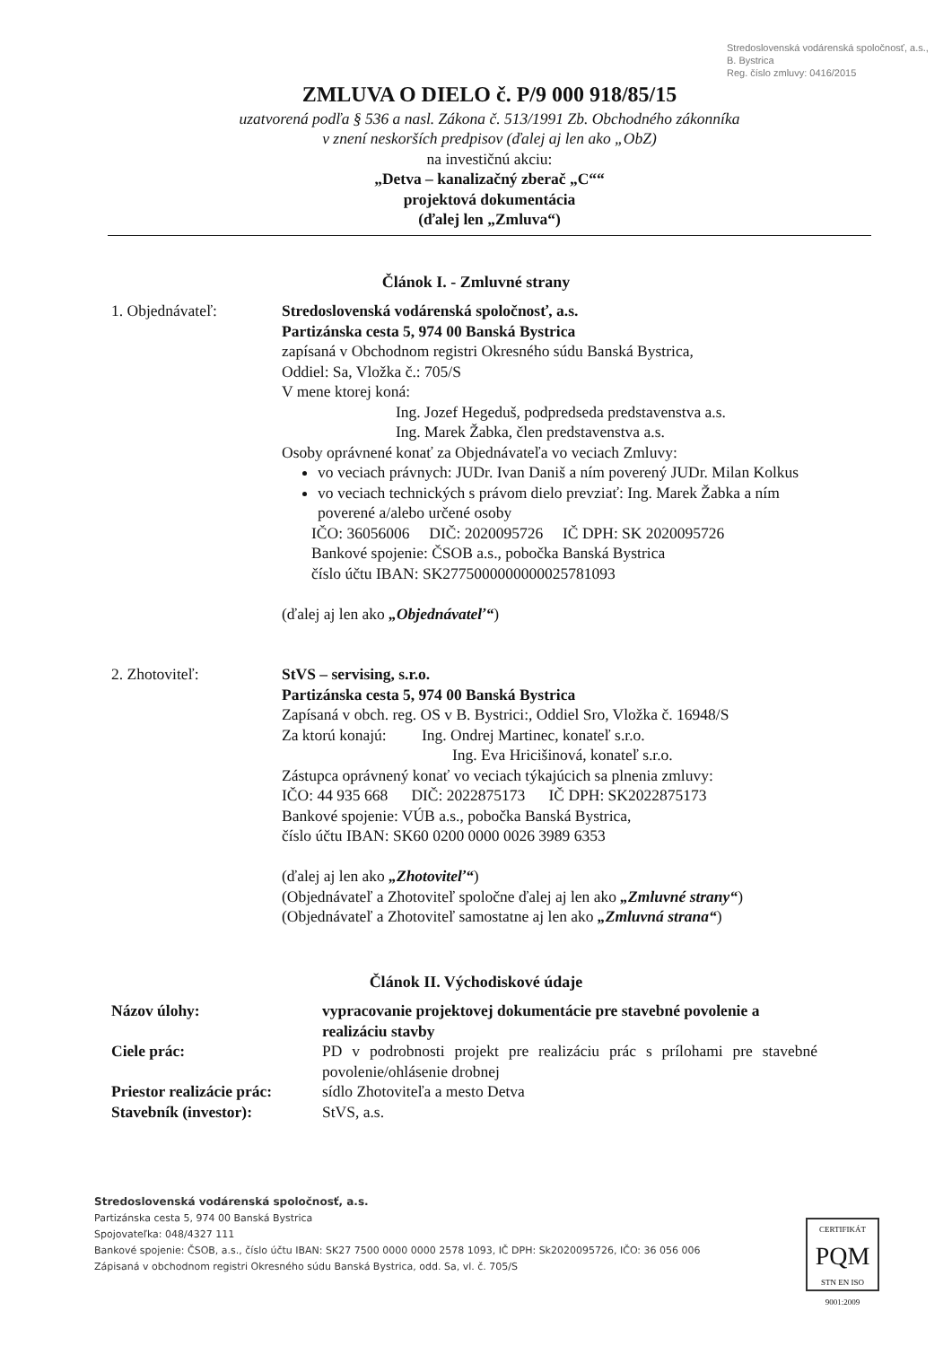Stredoslovenská vodárenská spoločnosť, a.s., B. Bystrica
Reg. číslo zmluvy: 0416/2015
ZMLUVA O DIELO č. P/9 000 918/85/15
uzatvorená podľa § 536 a nasl. Zákona č. 513/1991 Zb. Obchodného zákonníka
v znení neskorších predpisov (ďalej aj len ako „ObZ)
na investičnú akciu:
„Detva – kanalizačný zberač „C““
projektová dokumentácia
(ďalej len „Zmluva“)
Článok I. - Zmluvné strany
1. Objednávateľ: Stredoslovenská vodárenská spoločnosť, a.s.
Partizánska cesta 5, 974 00 Banská Bystrica
zapísaná v Obchodnom registri Okresného súdu Banská Bystrica,
Oddiel: Sa, Vložka č.: 705/S
V mene ktorej koná:
Ing. Jozef Hegeduš, podpredseda predstavenstva a.s.
Ing. Marek Žabka, člen predstavenstva a.s.
Osoby oprávnené konať za Objednávateľa vo veciach Zmluvy:
vo veciach právnych: JUDr. Ivan Daniš a ním poverený JUDr. Milan Kolkus
vo veciach technických s právom dielo prevziať: Ing. Marek Žabka a ním poverené a/alebo určené osoby
IČO: 36056006 DIČ: 2020095726 IČ DPH: SK 2020095726
Bankové spojenie: ČSOB a.s., pobočka Banská Bystrica
číslo účtu IBAN: SK2775000000000025781093
(ďalej aj len ako „Objednávateľ“)
2. Zhotoviteľ: StVS – servising, s.r.o.
Partizánska cesta 5, 974 00 Banská Bystrica
Zapísaná v obch. reg. OS v B. Bystrici:, Oddiel Sro, Vložka č. 16948/S
Za ktorú konajú: Ing. Ondrej Martinec, konateľ s.r.o.
Ing. Eva Hricišinová, konateľ s.r.o.
Zástupca oprávnený konať vo veciach týkajúcich sa plnenia zmluvy:
IČO: 44 935 668 DIČ: 2022875173 IČ DPH: SK2022875173
Bankové spojenie: VÚB a.s., pobočka Banská Bystrica,
číslo účtu IBAN: SK60 0200 0000 0026 3989 6353
(ďalej aj len ako „Zhotoviteľ“)
(Objednávateľ a Zhotoviteľ spoločne ďalej aj len ako „Zmluvné strany“)
(Objednávateľ a Zhotoviteľ samostatne aj len ako „Zmluvná strana“)
Článok II. Východiskové údaje
Názov úlohy: vypracovanie projektovej dokumentácie pre stavebné povolenie a realizáciu stavby
Ciele prác: PD v podrobnosti projekt pre realizáciu prác s prílohami pre stavebné povolenie/ohlásenie drobnej
Priestor realizácie prác:
sídlo Zhotoviteľa a mesto Detva
Stavebník (investor): StVS, a.s.
Stredoslovenská vodárenská spoločnosť, a.s.
Partizánska cesta 5, 974 00 Banská Bystrica
Spojovateľka: 048/4327 111
Bankové spojenie: ČSOB, a.s., číslo účtu IBAN: SK27 7500 0000 0000 2578 1093, IČ DPH: Sk2020095726, IČO: 36 056 006
Zápisaná v obchodnom registri Okresného súdu Banská Bystrica, odd. Sa, vl. č. 705/S
CERTIFIKÁT
PQM
STN EN ISO 9001:2009